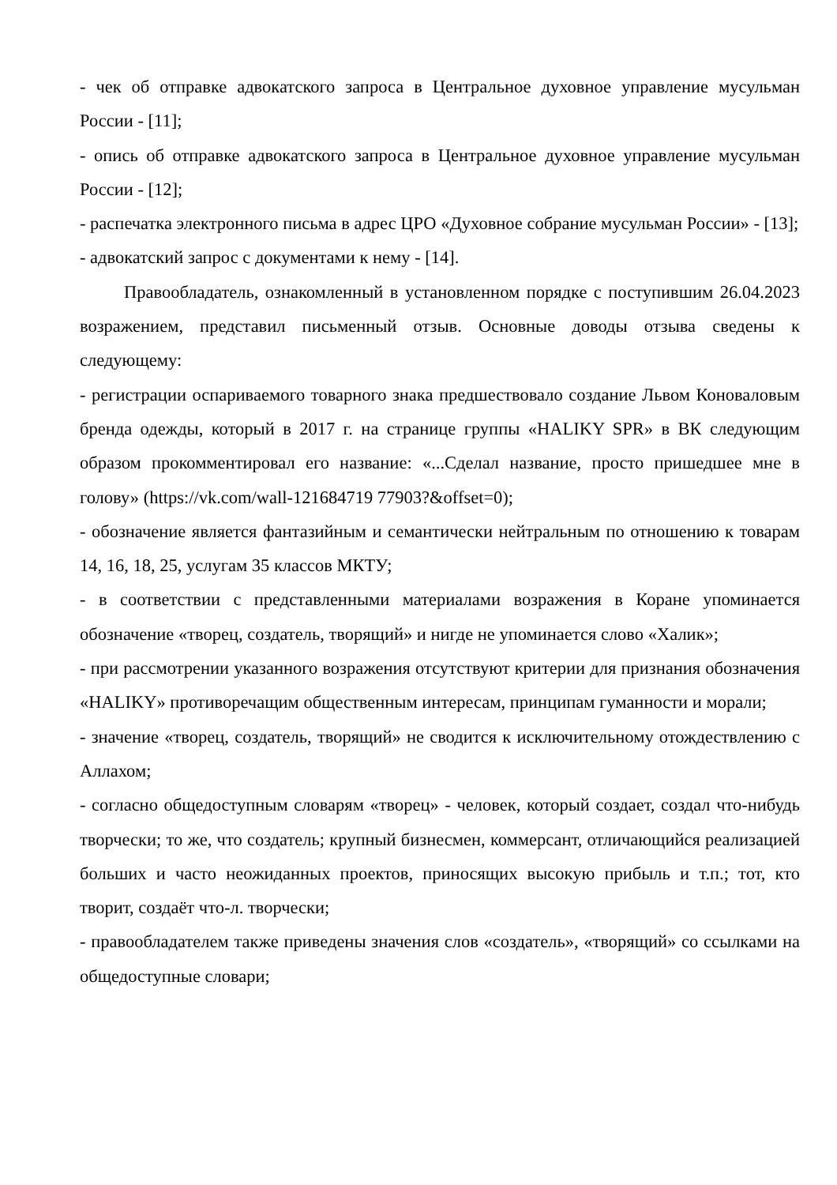- чек об отправке адвокатского запроса в Центральное духовное управление мусульман России - [11];
- опись об отправке адвокатского запроса в Центральное духовное управление мусульман России - [12];
- распечатка электронного письма в адрес ЦРО «Духовное собрание мусульман России» - [13];
- адвокатский запрос с документами к нему - [14].
Правообладатель, ознакомленный в установленном порядке с поступившим 26.04.2023 возражением, представил письменный отзыв. Основные доводы отзыва сведены к следующему:
- регистрации оспариваемого товарного знака предшествовало создание Львом Коноваловым бренда одежды, который в 2017 г. на странице группы «HALIKY SPR» в ВК следующим образом прокомментировал его название: «...Сделал название, просто пришедшее мне в голову» (https://vk.com/wall-121684719 77903?&offset=0);
- обозначение является фантазийным и семантически нейтральным по отношению к товарам 14, 16, 18, 25, услугам 35 классов МКТУ;
- в соответствии с представленными материалами возражения в Коране упоминается обозначение «творец, создатель, творящий» и нигде не упоминается слово «Халик»;
- при рассмотрении указанного возражения отсутствуют критерии для признания обозначения «HALIKY» противоречащим общественным интересам, принципам гуманности и морали;
- значение «творец, создатель, творящий» не сводится к исключительному отождествлению с Аллахом;
- согласно общедоступным словарям «творец» - человек, который создает, создал что-нибудь творчески; то же, что создатель; крупный бизнесмен, коммерсант, отличающийся реализацией больших и часто неожиданных проектов, приносящих высокую прибыль и т.п.; тот, кто творит, создаёт что-л. творчески;
- правообладателем также приведены значения слов «создатель», «творящий» со ссылками на общедоступные словари;